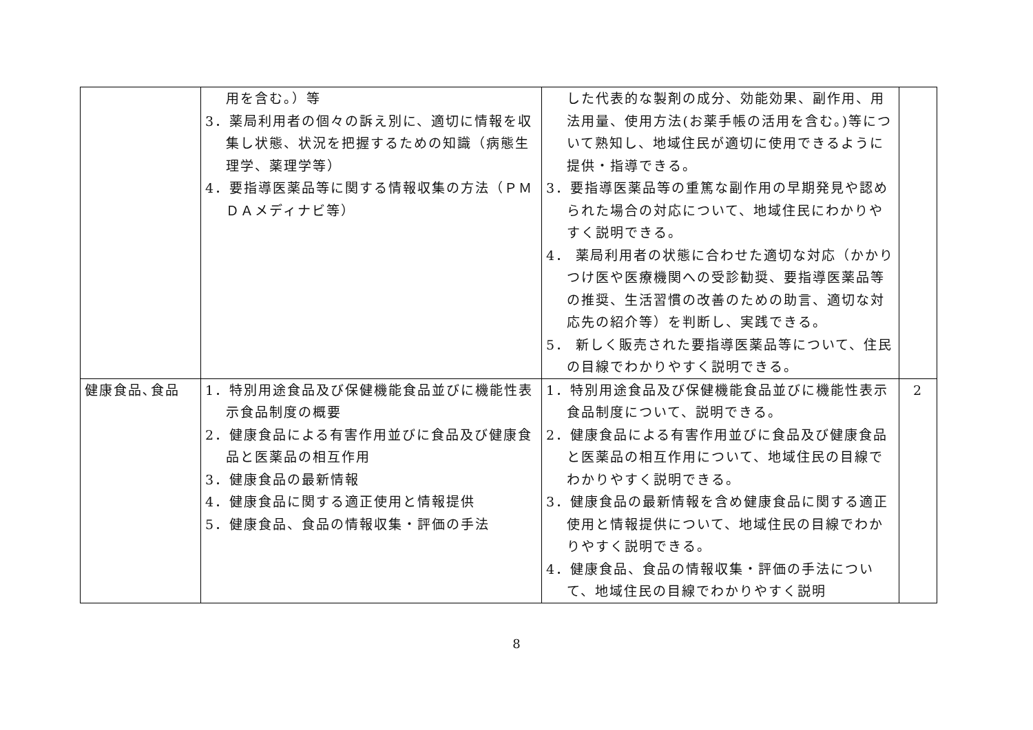| | 用を含む。）等 3．薬局利用者の個々の訴え別に、適切に情報を収集し状態、状況を把握するための知識（病態生理学、薬理学等） 4．要指導医薬品等に関する情報収集の方法（ＰＭＤＡメディナビ等） | した代表的な製剤の成分、効能効果、副作用、用法用量、使用方法(お薬手帳の活用を含む。)等について熟知し、地域住民が適切に使用できるように提供・指導できる。 3．要指導医薬品等の重篤な副作用の早期発見や認められた場合の対応について、地域住民にわかりやすく説明できる。 4． 薬局利用者の状態に合わせた適切な対応（かかりつけ医や医療機関への受診勧奨、要指導医薬品等の推奨、生活習慣の改善のための助言、適切な対応先の紹介等）を判断し、実践できる。 5． 新しく販売された要指導医薬品等について、住民の目線でわかりやすく説明できる。 | |
| 健康食品､食品 | 1．特別用途食品及び保健機能食品並びに機能性表示食品制度の概要 2．健康食品による有害作用並びに食品及び健康食品と医薬品の相互作用 3．健康食品の最新情報 4．健康食品に関する適正使用と情報提供 5．健康食品、食品の情報収集・評価の手法 | 1．特別用途食品及び保健機能食品並びに機能性表示食品制度について、説明できる。 2．健康食品による有害作用並びに食品及び健康食品と医薬品の相互作用について、地域住民の目線でわかりやすく説明できる。 3．健康食品の最新情報を含め健康食品に関する適正使用と情報提供について、地域住民の目線でわかりやすく説明できる。 4．健康食品、食品の情報収集・評価の手法について、地域住民の目線でわかりやすく説明 | 2 |
8